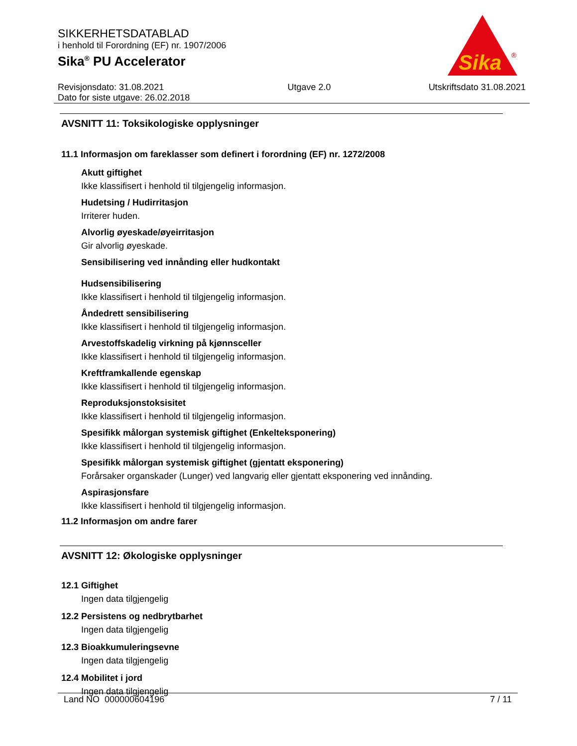SIKKERHETSDATABLAD
i henhold til Forordning (EF) nr. 1907/2006
Sika<sup>®</sup> PU Accelerator
Revisjonsdato: 31.08.2021
Dato for siste utgave: 26.02.2018
Utgave 2.0 Utskriftsdato 31.08.2021
Sika
®
AVSNITT 11: Toksikologiske opplysninger
11.1 Informasjon om fareklasser som definert i forordning (EF) nr. 1272/2008
Akutt giftighet
Ikke klassifisert i henhold til tilgjengelig informasjon.
Hudetsing / Hudirritasjon
Irriterer huden.
Alvorlig øyeskade/øyeirritasjon
Gir alvorlig øyeskade.
Sensibilisering ved innånding eller hudkontakt
Hudsensibilisering
Ikke klassifisert i henhold til tilgjengelig informasjon.
Åndedrett sensibilisering
Ikke klassifisert i henhold til tilgjengelig informasjon.
Arvestoffskadelig virkning på kjønnsceller
Ikke klassifisert i henhold til tilgjengelig informasjon.
Kreftframkallende egenskap
Ikke klassifisert i henhold til tilgjengelig informasjon.
Reproduksjonstoksisitet
Ikke klassifisert i henhold til tilgjengelig informasjon.
Spesifikk målorgan systemisk giftighet (Enkelteksponering)
Ikke klassifisert i henhold til tilgjengelig informasjon.
Spesifikk målorgan systemisk giftighet (gjentatt eksponering)
Forårsaker organskader (Lunger) ved langvarig eller gjentatt eksponering ved innånding.
Aspirasjonsfare
Ikke klassifisert i henhold til tilgjengelig informasjon.
11.2 Informasjon om andre farer
AVSNITT 12: Økologiske opplysninger
12.1 Giftighet
Ingen data tilgjengelig
12.2 Persistens og nedbrytbarhet
Ingen data tilgjengelig
12.3 Bioakkumuleringsevne
Ingen data tilgjengelig
12.4 Mobilitet i jord
Ingen data tilgjengelig
Land NO 000000604196 7 / 11